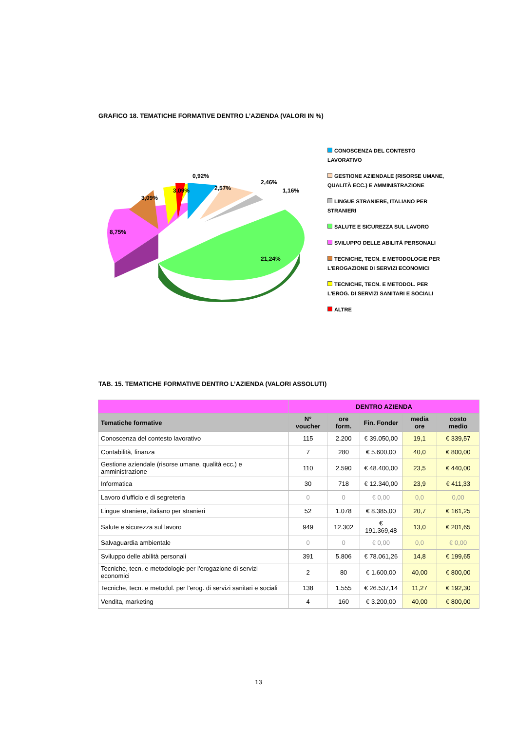GRAFICO 18. TEMATICHE FORMATIVE DENTRO L’AZIENDA (VALORI IN %)
8,75%
3,09%
3,09%
0,92%
2,57%
2,46%
1,16%
21,24%
CONOSCENZA DEL CONTESTO LAVORATIVO
GESTIONE AZIENDALE (RISORSE UMANE, QUALITÀ ECC.) E AMMINISTRAZIONE
LINGUE STRANIERE, ITALIANO PER STRANIERI
SALUTE E SICUREZZA SUL LAVORO
SVILUPPO DELLE ABILITÀ PERSONALI
TECNICHE, TECN. E METODOLOGIE PER L'EROGAZIONE DI SERVIZI ECONOMICI
TECNICHE, TECN. E METODOL. PER L'EROG. DI SERVIZI SANITARI E SOCIALI
ALTRE
TAB. 15. TEMATICHE FORMATIVE DENTRO L’AZIENDA (VALORI ASSOLUTI)
| | DENTRO AZIENDA | | | | |
| --- | --- | --- | --- | --- | --- |
| Tematiche formative | N° voucher | ore form. | Fin. Fonder | media ore | costo medio |
| Conoscenza del contesto lavorativo | 115 | 2.200 | € 39.050,00 | 19,1 | € 339,57 |
| Contabilità, finanza | 7 | 280 | € 5.600,00 | 40,0 | € 800,00 |
| Gestione aziendale (risorse umane, qualità ecc.) e amministrazione | 110 | 2.590 | € 48.400,00 | 23,5 | € 440,00 |
| Informatica | 30 | 718 | € 12.340,00 | 23,9 | € 411,33 |
| Lavoro d'ufficio e di segreteria | 0 | 0 | € 0,00 | 0,0 | 0,00 |
| Lingue straniere, italiano per stranieri | 52 | 1.078 | € 8.385,00 | 20,7 | € 161,25 |
| Salute e sicurezza sul lavoro | 949 | 12.302 | € 191.369,48 | 13,0 | € 201,65 |
| Salvaguardia ambientale | 0 | 0 | € 0,00 | 0,0 | € 0,00 |
| Sviluppo delle abilità personali | 391 | 5.806 | € 78.061,26 | 14,8 | € 199,65 |
| Tecniche, tecn. e metodologie per l'erogazione di servizi economici | 2 | 80 | € 1.600,00 | 40,00 | € 800,00 |
| Tecniche, tecn. e metodol. per l'erog. di servizi sanitari e sociali | 138 | 1.555 | € 26.537,14 | 11,27 | € 192,30 |
| Vendita, marketing | 4 | 160 | € 3.200,00 | 40,00 | € 800,00 |
13